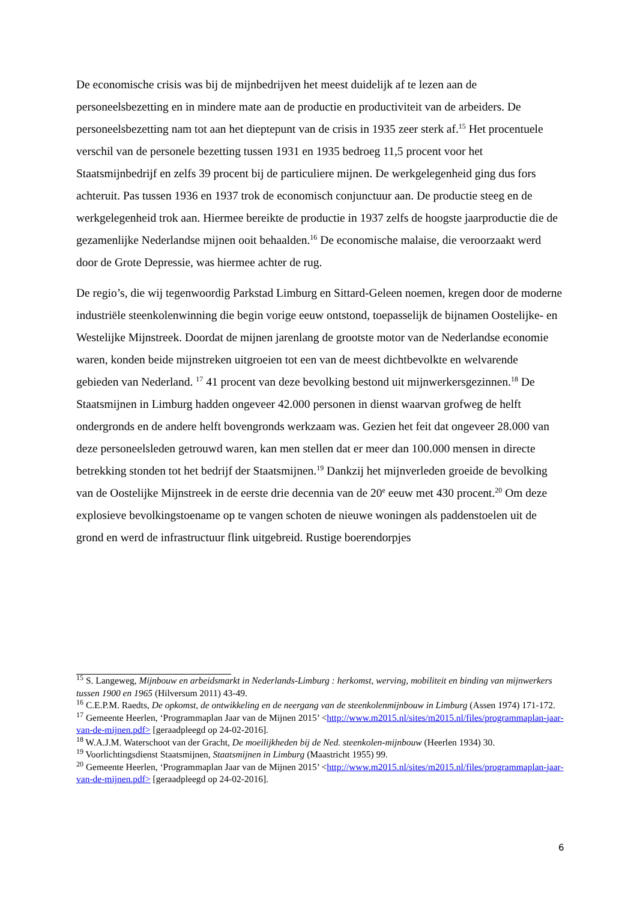De economische crisis was bij de mijnbedrijven het meest duidelijk af te lezen aan de personeelsbezetting en in mindere mate aan de productie en productiviteit van de arbeiders. De personeelsbezetting nam tot aan het dieptepunt van de crisis in 1935 zeer sterk af.<sup>15</sup> Het procentuele verschil van de personele bezetting tussen 1931 en 1935 bedroeg 11,5 procent voor het Staatsmijnbedrijf en zelfs 39 procent bij de particuliere mijnen. De werkgelegenheid ging dus fors achteruit. Pas tussen 1936 en 1937 trok de economisch conjunctuur aan. De productie steeg en de werkgelegenheid trok aan. Hiermee bereikte de productie in 1937 zelfs de hoogste jaarproductie die de gezamenlijke Nederlandse mijnen ooit behaalden.<sup>16</sup> De economische malaise, die veroorzaakt werd door de Grote Depressie, was hiermee achter de rug.
De regio’s, die wij tegenwoordig Parkstad Limburg en Sittard-Geleen noemen, kregen door de moderne industriële steenkolenwinning die begin vorige eeuw ontstond, toepasselijk de bijnamen Oostelijke- en Westelijke Mijnstreek. Doordat de mijnen jarenlang de grootste motor van de Nederlandse economie waren, konden beide mijnstreken uitgroeien tot een van de meest dichtbevolkte en welvarende gebieden van Nederland. <sup>17</sup> 41 procent van deze bevolking bestond uit mijnwerkersgezinnen.<sup>18</sup> De Staatsmijnen in Limburg hadden ongeveer 42.000 personen in dienst waarvan grofweg de helft ondergronds en de andere helft bovengronds werkzaam was. Gezien het feit dat ongeveer 28.000 van deze personeelsleden getrouwd waren, kan men stellen dat er meer dan 100.000 mensen in directe betrekking stonden tot het bedrijf der Staatsmijnen.<sup>19</sup> Dankzij het mijnverleden groeide de bevolking van de Oostelijke Mijnstreek in de eerste drie decennia van de 20<sup>e</sup> eeuw met 430 procent.<sup>20</sup> Om deze explosieve bevolkingstoename op te vangen schoten de nieuwe woningen als paddenstoelen uit de grond en werd de infrastructuur flink uitgebreid. Rustige boerendorpjes
<sup>15</sup> S. Langeweg, Mijnbouw en arbeidsmarkt in Nederlands-Limburg : herkomst, werving, mobiliteit en binding van mijnwerkers tussen 1900 en 1965 (Hilversum 2011) 43-49.
<sup>16</sup> C.E.P.M. Raedts, De opkomst, de ontwikkeling en de neergang van de steenkolenmijnbouw in Limburg (Assen 1974) 171-172.
<sup>17</sup> Gemeente Heerlen, ‘Programmaplan Jaar van de Mijnen 2015’ <http://www.m2015.nl/sites/m2015.nl/files/programmaplan-jaar-van-de-mijnen.pdf> [geraadpleegd op 24-02-2016].
<sup>18</sup> W.A.J.M. Waterschoot van der Gracht, De moeilijkheden bij de Ned. steenkolen-mijnbouw (Heerlen 1934) 30.
<sup>19</sup> Voorlichtingsdienst Staatsmijnen, Staatsmijnen in Limburg (Maastricht 1955) 99.
<sup>20</sup> Gemeente Heerlen, ‘Programmaplan Jaar van de Mijnen 2015’ <http://www.m2015.nl/sites/m2015.nl/files/programmaplan-jaar-van-de-mijnen.pdf> [geraadpleegd op 24-02-2016].
6